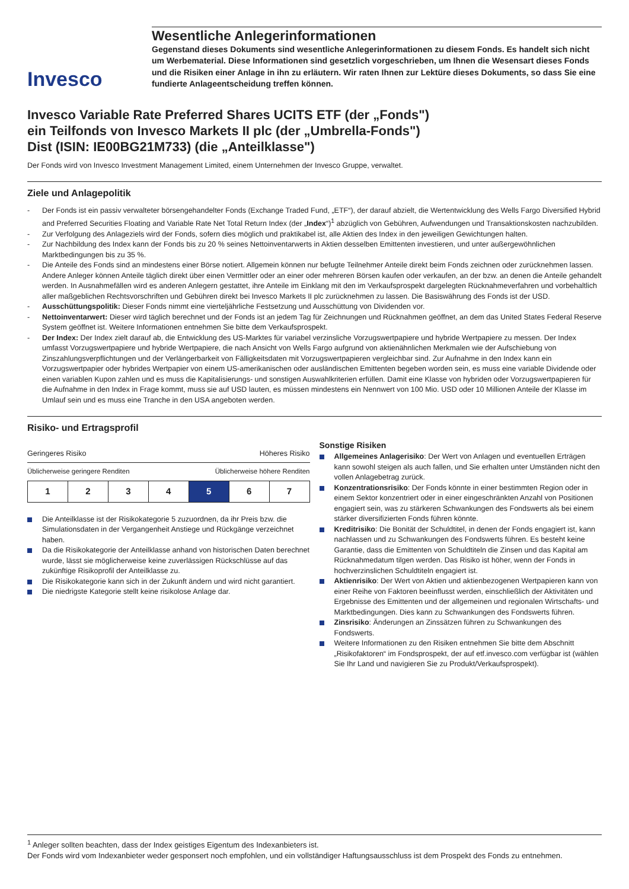Invesco
Wesentliche Anlegerinformationen
Gegenstand dieses Dokuments sind wesentliche Anlegerinformationen zu diesem Fonds. Es handelt sich nicht um Werbematerial. Diese Informationen sind gesetzlich vorgeschrieben, um Ihnen die Wesensart dieses Fonds und die Risiken einer Anlage in ihn zu erläutern. Wir raten Ihnen zur Lektüre dieses Dokuments, so dass Sie eine fundierte Anlageentscheidung treffen können.
Invesco Variable Rate Preferred Shares UCITS ETF (der „Fonds")
ein Teilfonds von Invesco Markets II plc (der „Umbrella-Fonds")
Dist (ISIN: IE00BG21M733) (die „Anteilklasse")
Der Fonds wird von Invesco Investment Management Limited, einem Unternehmen der Invesco Gruppe, verwaltet.
Ziele und Anlagepolitik
- Der Fonds ist ein passiv verwalteter börsengehandelter Fonds (Exchange Traded Fund, „ETF“), der darauf abzielt, die Wertentwicklung des Wells Fargo Diversified Hybrid and Preferred Securities Floating and Variable Rate Net Total Return Index (der „Index“)<sup>1</sup> abzüglich von Gebühren, Aufwendungen und Transaktionskosten nachzubilden.
- Zur Verfolgung des Anlageziels wird der Fonds, sofern dies möglich und praktikabel ist, alle Aktien des Index in den jeweiligen Gewichtungen halten.
- Zur Nachbildung des Index kann der Fonds bis zu 20 % seines Nettoinventarwerts in Aktien desselben Emittenten investieren, und unter außergewöhnlichen Marktbedingungen bis zu 35 %.
- Die Anteile des Fonds sind an mindestens einer Börse notiert. Allgemein können nur befugte Teilnehmer Anteile direkt beim Fonds zeichnen oder zurücknehmen lassen. Andere Anleger können Anteile täglich direkt über einen Vermittler oder an einer oder mehreren Börsen kaufen oder verkaufen, an der bzw. an denen die Anteile gehandelt werden. In Ausnahmefällen wird es anderen Anlegern gestattet, ihre Anteile im Einklang mit den im Verkaufsprospekt dargelegten Rücknahmeverfahren und vorbehaltlich aller maßgeblichen Rechtsvorschriften und Gebühren direkt bei Invesco Markets II plc zurücknehmen zu lassen. Die Basiswährung des Fonds ist der USD.
- Ausschüttungspolitik: Dieser Fonds nimmt eine vierteljährliche Festsetzung und Ausschüttung von Dividenden vor.
- Nettoinventarwert: Dieser wird täglich berechnet und der Fonds ist an jedem Tag für Zeichnungen und Rücknahmen geöffnet, an dem das United States Federal Reserve System geöffnet ist. Weitere Informationen entnehmen Sie bitte dem Verkaufsprospekt.
- Der Index: Der Index zielt darauf ab, die Entwicklung des US-Marktes für variabel verzinsliche Vorzugswertpapiere und hybride Wertpapiere zu messen. Der Index umfasst Vorzugswertpapiere und hybride Wertpapiere, die nach Ansicht von Wells Fargo aufgrund von aktienähnlichen Merkmalen wie der Aufschiebung von Zinszahlungsverpflichtungen und der Verlängerbarkeit von Fälligkeitsdaten mit Vorzugswertpapieren vergleichbar sind. Zur Aufnahme in den Index kann ein Vorzugswertpapier oder hybrides Wertpapier von einem US-amerikanischen oder ausländischen Emittenten begeben worden sein, es muss eine variable Dividende oder einen variablen Kupon zahlen und es muss die Kapitalisierungs- und sonstigen Auswahlkriterien erfüllen. Damit eine Klasse von hybriden oder Vorzugswertpapieren für die Aufnahme in den Index in Frage kommt, muss sie auf USD lauten, es müssen mindestens ein Nennwert von 100 Mio. USD oder 10 Millionen Anteile der Klasse im Umlauf sein und es muss eine Tranche in den USA angeboten werden.
Risiko- und Ertragsprofil
Geringeres Risiko Höheres Risiko
Üblicherweise geringere Renditen Üblicherweise höhere Renditen
| 1 | 2 | 3 | 4 | 5 | 6 | 7 |
Die Anteilklasse ist der Risikokategorie 5 zuzuordnen, da ihr Preis bzw. die Simulationsdaten in der Vergangenheit Anstiege und Rückgänge verzeichnet haben.
Da die Risikokategorie der Anteilklasse anhand von historischen Daten berechnet wurde, lässt sie möglicherweise keine zuverlässigen Rückschlüsse auf das zukünftige Risikoprofil der Anteilklasse zu.
Die Risikokategorie kann sich in der Zukunft ändern und wird nicht garantiert.
Die niedrigste Kategorie stellt keine risikolose Anlage dar.
Sonstige Risiken
Allgemeines Anlagerisiko: Der Wert von Anlagen und eventuellen Erträgen kann sowohl steigen als auch fallen, und Sie erhalten unter Umständen nicht den vollen Anlagebetrag zurück.
Konzentrationsrisiko: Der Fonds könnte in einer bestimmten Region oder in einem Sektor konzentriert oder in einer eingeschränkten Anzahl von Positionen engagiert sein, was zu stärkeren Schwankungen des Fondswerts als bei einem stärker diversifizierten Fonds führen könnte.
Kreditrisiko: Die Bonität der Schuldtitel, in denen der Fonds engagiert ist, kann nachlassen und zu Schwankungen des Fondswerts führen. Es besteht keine Garantie, dass die Emittenten von Schuldtiteln die Zinsen und das Kapital am Rücknahmedatum tilgen werden. Das Risiko ist höher, wenn der Fonds in hochverzinslichen Schuldtiteln engagiert ist.
Aktienrisiko: Der Wert von Aktien und aktienbezogenen Wertpapieren kann von einer Reihe von Faktoren beeinflusst werden, einschließlich der Aktivitäten und Ergebnisse des Emittenten und der allgemeinen und regionalen Wirtschafts- und Marktbedingungen. Dies kann zu Schwankungen des Fondswerts führen.
Zinsrisiko: Änderungen an Zinssätzen führen zu Schwankungen des Fondswerts.
Weitere Informationen zu den Risiken entnehmen Sie bitte dem Abschnitt „Risikofaktoren“ im Fondsprospekt, der auf etf.invesco.com verfügbar ist (wählen Sie Ihr Land und navigieren Sie zu Produkt/Verkaufsprospekt).
<sup>1</sup> Anleger sollten beachten, dass der Index geistiges Eigentum des Indexanbieters ist.
Der Fonds wird vom Indexanbieter weder gesponsert noch empfohlen, und ein vollständiger Haftungsausschluss ist dem Prospekt des Fonds zu entnehmen.